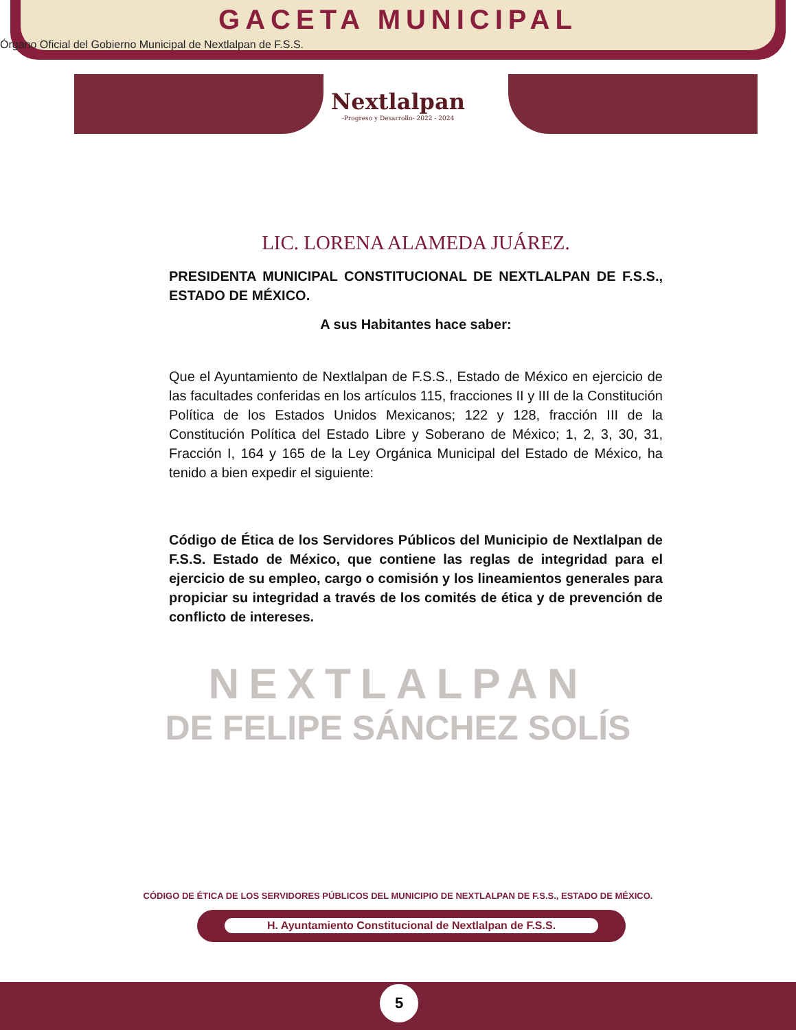GACETA MUNICIPAL
Órgano Oficial del Gobierno Municipal de Nextlalpan de F.S.S.
Nextlalpan
-Progreso y Desarrollo- 2022 - 2024
LIC. LORENA ALAMEDA JUÁREZ.
PRESIDENTA MUNICIPAL CONSTITUCIONAL DE NEXTLALPAN DE F.S.S., ESTADO DE MÉXICO.
A sus Habitantes hace saber:
Que el Ayuntamiento de Nextlalpan de F.S.S., Estado de México en ejercicio de las facultades conferidas en los artículos 115, fracciones II y III de la Constitución Política de los Estados Unidos Mexicanos; 122 y 128, fracción III de la Constitución Política del Estado Libre y Soberano de México; 1, 2, 3, 30, 31, Fracción I, 164 y 165 de la Ley Orgánica Municipal del Estado de México, ha tenido a bien expedir el siguiente:
Código de Ética de los Servidores Públicos del Municipio de Nextlalpan de F.S.S. Estado de México, que contiene las reglas de integridad para el ejercicio de su empleo, cargo o comisión y los lineamientos generales para propiciar su integridad a través de los comités de ética y de prevención de conflicto de intereses.
NEXTLALPAN
DE FELIPE SÁNCHEZ SOLÍS
CÓDIGO DE ÉTICA DE LOS SERVIDORES PÚBLICOS DEL MUNICIPIO DE NEXTLALPAN DE F.S.S., ESTADO DE MÉXICO.
H. Ayuntamiento Constitucional de Nextlalpan de F.S.S.
5